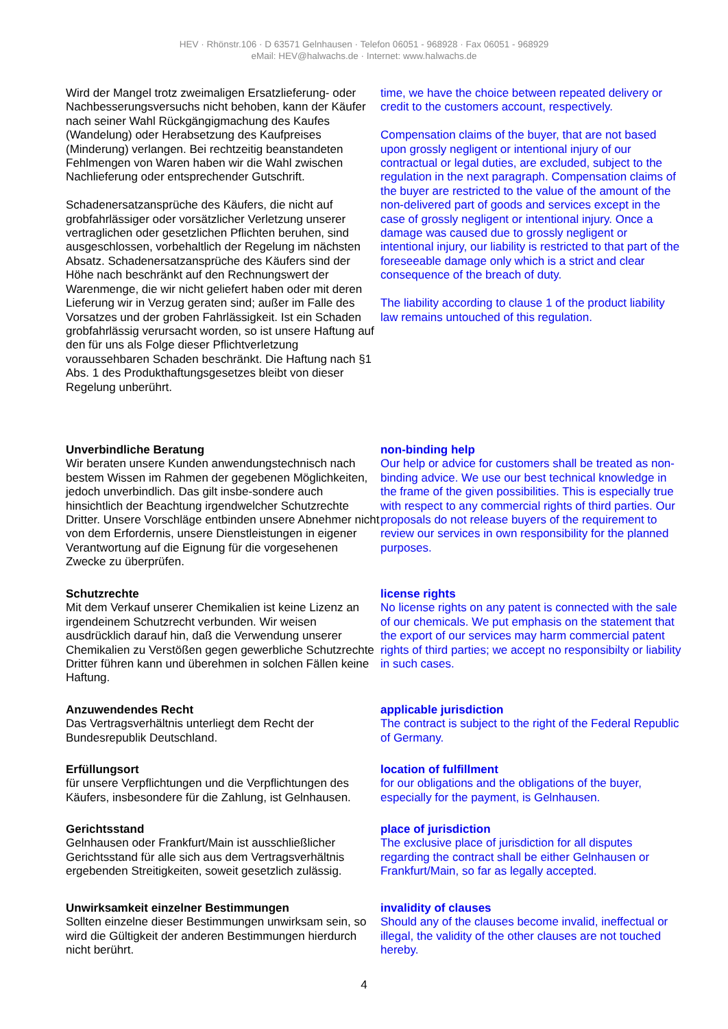HEV · Rhönstr.106 · D 63571 Gelnhausen · Telefon 06051 - 968928 · Fax 06051 - 968929
eMail: HEV@halwachs.de · Internet: www.halwachs.de
Wird der Mangel trotz zweimaligen Ersatzlieferung- oder Nachbesserungsversuchs nicht behoben, kann der Käufer nach seiner Wahl Rückgängigmachung des Kaufes (Wandelung) oder Herabsetzung des Kaufpreises (Minderung) verlangen. Bei rechtzeitig beanstandeten Fehlmengen von Waren haben wir die Wahl zwischen Nachlieferung oder entsprechender Gutschrift.
Schadenersatzansprüche des Käufers, die nicht auf grobfahrlässiger oder vorsätzlicher Verletzung unserer vertraglichen oder gesetzlichen Pflichten beruhen, sind ausgeschlossen, vorbehaltlich der Regelung im nächsten Absatz. Schadenersatzansprüche des Käufers sind der Höhe nach beschränkt auf den Rechnungswert der Warenmenge, die wir nicht geliefert haben oder mit deren Lieferung wir in Verzug geraten sind; außer im Falle des Vorsatzes und der groben Fahrlässigkeit. Ist ein Schaden grobfahrlässig verursacht worden, so ist unsere Haftung auf den für uns als Folge dieser Pflichtverletzung voraussehbaren Schaden beschränkt. Die Haftung nach §1 Abs. 1 des Produkthaftungsgesetzes bleibt von dieser Regelung unberührt.
time, we have the choice between repeated delivery or credit to the customers account, respectively.
Compensation claims of the buyer, that are not based upon grossly negligent or intentional injury of our contractual or legal duties, are excluded, subject to the regulation in the next paragraph. Compensation claims of the buyer are restricted to the value of the amount of the non-delivered part of goods and services except in the case of grossly negligent or intentional injury. Once a damage was caused due to grossly negligent or intentional injury, our liability is restricted to that part of the foreseeable damage only which is a strict and clear consequence of the breach of duty.
The liability according to clause 1 of the product liability law remains untouched of this regulation.
Unverbindliche Beratung
Wir beraten unsere Kunden anwendungstechnisch nach bestem Wissen im Rahmen der gegebenen Möglichkeiten, jedoch unverbindlich. Das gilt insbe-sondere auch hinsichtlich der Beachtung irgendwelcher Schutzrechte Dritter. Unsere Vorschläge entbinden unsere Abnehmer nicht von dem Erfordernis, unsere Dienstleistungen in eigener Verantwortung auf die Eignung für die vorgesehenen Zwecke zu überprüfen.
non-binding help
Our help or advice for customers shall be treated as non-binding advice. We use our best technical knowledge in the frame of the given possibilities. This is especially true with respect to any commercial rights of third parties. Our proposals do not release buyers of the requirement to review our services in own responsibility for the planned purposes.
Schutzrechte
Mit dem Verkauf unserer Chemikalien ist keine Lizenz an irgendeinem Schutzrecht verbunden. Wir weisen ausdrücklich darauf hin, daß die Verwendung unserer Chemikalien zu Verstößen gegen gewerbliche Schutzrechte Dritter führen kann und überehmen in solchen Fällen keine Haftung.
license rights
No license rights on any patent is connected with the sale of our chemicals. We put emphasis on the statement that the export of our services may harm commercial patent rights of third parties; we accept no responsibilty or liability in such cases.
Anzuwendendes Recht
Das Vertragsverhältnis unterliegt dem Recht der Bundesrepublik Deutschland.
applicable jurisdiction
The contract is subject to the right of the Federal Republic of Germany.
Erfüllungsort
für unsere Verpflichtungen und die Verpflichtungen des Käufers, insbesondere für die Zahlung, ist Gelnhausen.
location of fulfillment
for our obligations and the obligations of the buyer, especially for the payment, is Gelnhausen.
Gerichtsstand
Gelnhausen oder Frankfurt/Main ist ausschließlicher Gerichtsstand für alle sich aus dem Vertragsverhältnis ergebenden Streitigkeiten, soweit gesetzlich zulässig.
place of jurisdiction
The exclusive place of jurisdiction for all disputes regarding the contract shall be either Gelnhausen or Frankfurt/Main, so far as legally accepted.
Unwirksamkeit einzelner Bestimmungen
Sollten einzelne dieser Bestimmungen unwirksam sein, so wird die Gültigkeit der anderen Bestimmungen hierdurch nicht berührt.
invalidity of clauses
Should any of the clauses become invalid, ineffectual or illegal, the validity of the other clauses are not touched hereby.
4